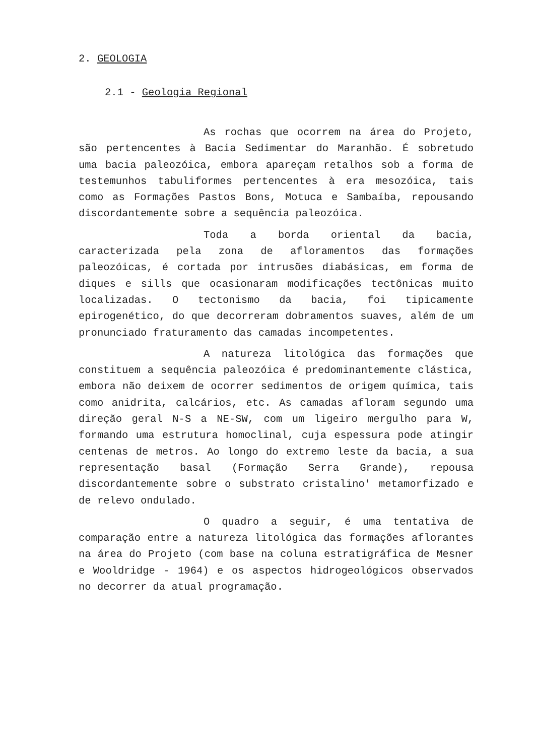2. GEOLOGIA
2.1 - Geologia Regional
As rochas que ocorrem na área do Projeto, são pertencentes à Bacia Sedimentar do Maranhão. É sobretudo uma bacia paleozóica, embora apareçam retalhos sob a forma de testemunhos tabuliformes pertencentes à era mesozóica, tais como as Formações Pastos Bons, Motuca e Sambaíba, repousando discordantemente sobre a sequência paleozóica.
Toda a borda oriental da bacia, caracterizada pela zona de afloramentos das formações paleozóicas, é cortada por intrusões diabásicas, em forma de diques e sills que ocasionaram modificações tectônicas muito localizadas. O tectonismo da bacia, foi tipicamente epirogenético, do que decorreram dobramentos suaves, além de um pronunciado fraturamento das camadas incompetentes.
A natureza litológica das formações que constituem a sequência paleozóica é predominantemente clástica, embora não deixem de ocorrer sedimentos de origem química, tais como anidrita, calcários, etc. As camadas afloram segundo uma direção geral N-S a NE-SW, com um ligeiro mergulho para W, formando uma estrutura homoclinal, cuja espessura pode atingir centenas de metros. Ao longo do extremo leste da bacia, a sua representação basal (Formação Serra Grande), repousa discordantemente sobre o substrato cristalino' metamorfizado e de relevo ondulado.
O quadro a seguir, é uma tentativa de comparação entre a natureza litológica das formações aflorantes na área do Projeto (com base na coluna estratigráfica de Mesner e Wooldridge - 1964) e os aspectos hidrogeológicos observados no decorrer da atual programação.